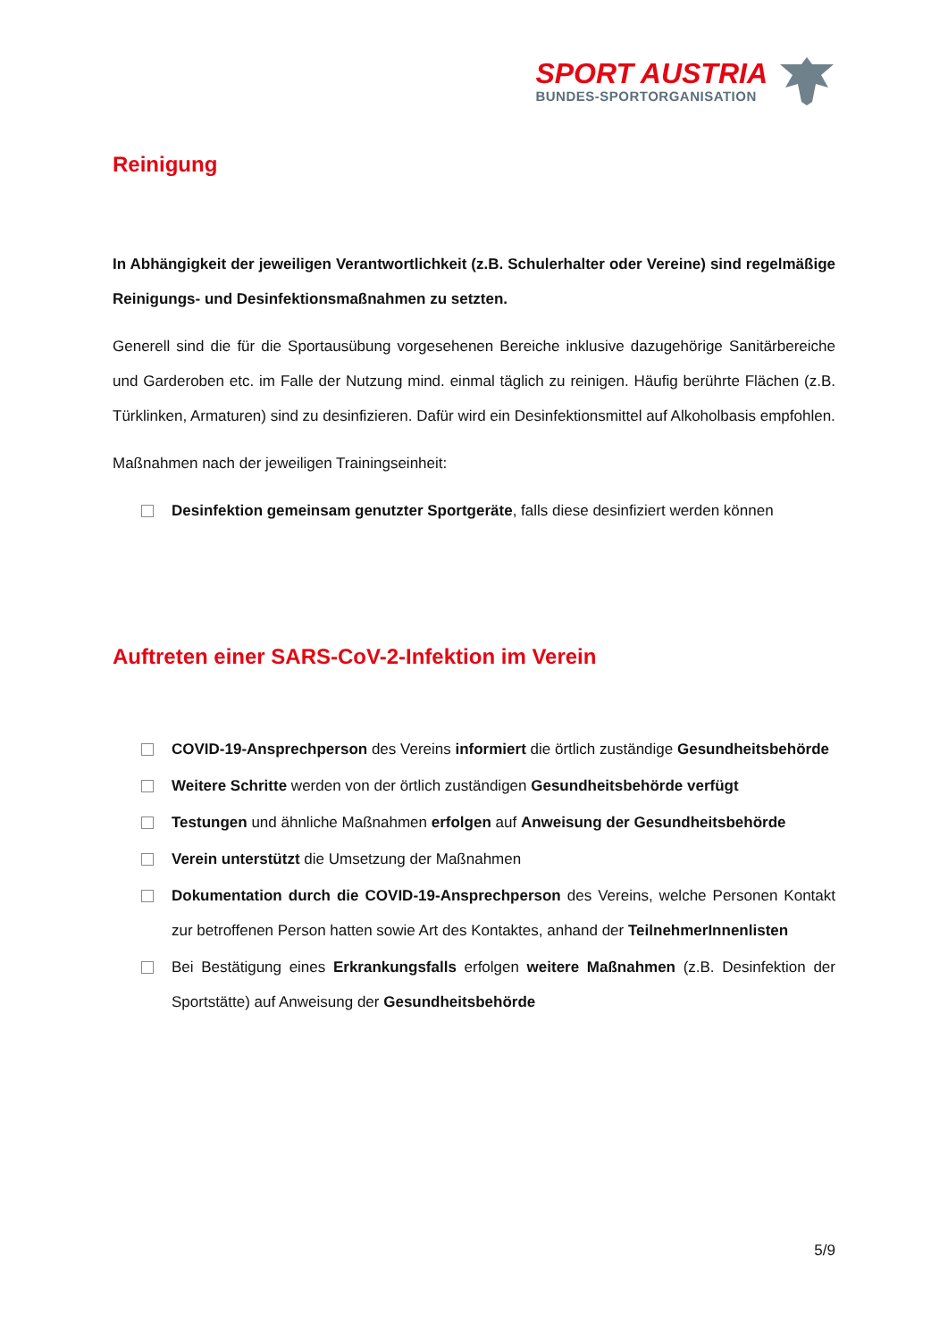SPORT AUSTRIA
BUNDES-SPORTORGANISATION
Reinigung
In Abhängigkeit der jeweiligen Verantwortlichkeit (z.B. Schulerhalter oder Vereine) sind regelmäßige Reinigungs- und Desinfektionsmaßnahmen zu setzten.
Generell sind die für die Sportausübung vorgesehenen Bereiche inklusive dazugehörige Sanitärbereiche und Garderoben etc. im Falle der Nutzung mind. einmal täglich zu reinigen. Häufig berührte Flächen (z.B. Türklinken, Armaturen) sind zu desinfizieren. Dafür wird ein Desinfektionsmittel auf Alkoholbasis empfohlen.
Maßnahmen nach der jeweiligen Trainingseinheit:
Desinfektion gemeinsam genutzter Sportgeräte, falls diese desinfiziert werden können
Auftreten einer SARS-CoV-2-Infektion im Verein
COVID-19-Ansprechperson des Vereins informiert die örtlich zuständige Gesundheitsbehörde
Weitere Schritte werden von der örtlich zuständigen Gesundheitsbehörde verfügt
Testungen und ähnliche Maßnahmen erfolgen auf Anweisung der Gesundheitsbehörde
Verein unterstützt die Umsetzung der Maßnahmen
Dokumentation durch die COVID-19-Ansprechperson des Vereins, welche Personen Kontakt zur betroffenen Person hatten sowie Art des Kontaktes, anhand der TeilnehmerInnenlisten
Bei Bestätigung eines Erkrankungsfalls erfolgen weitere Maßnahmen (z.B. Desinfektion der Sportstätte) auf Anweisung der Gesundheitsbehörde
5/9